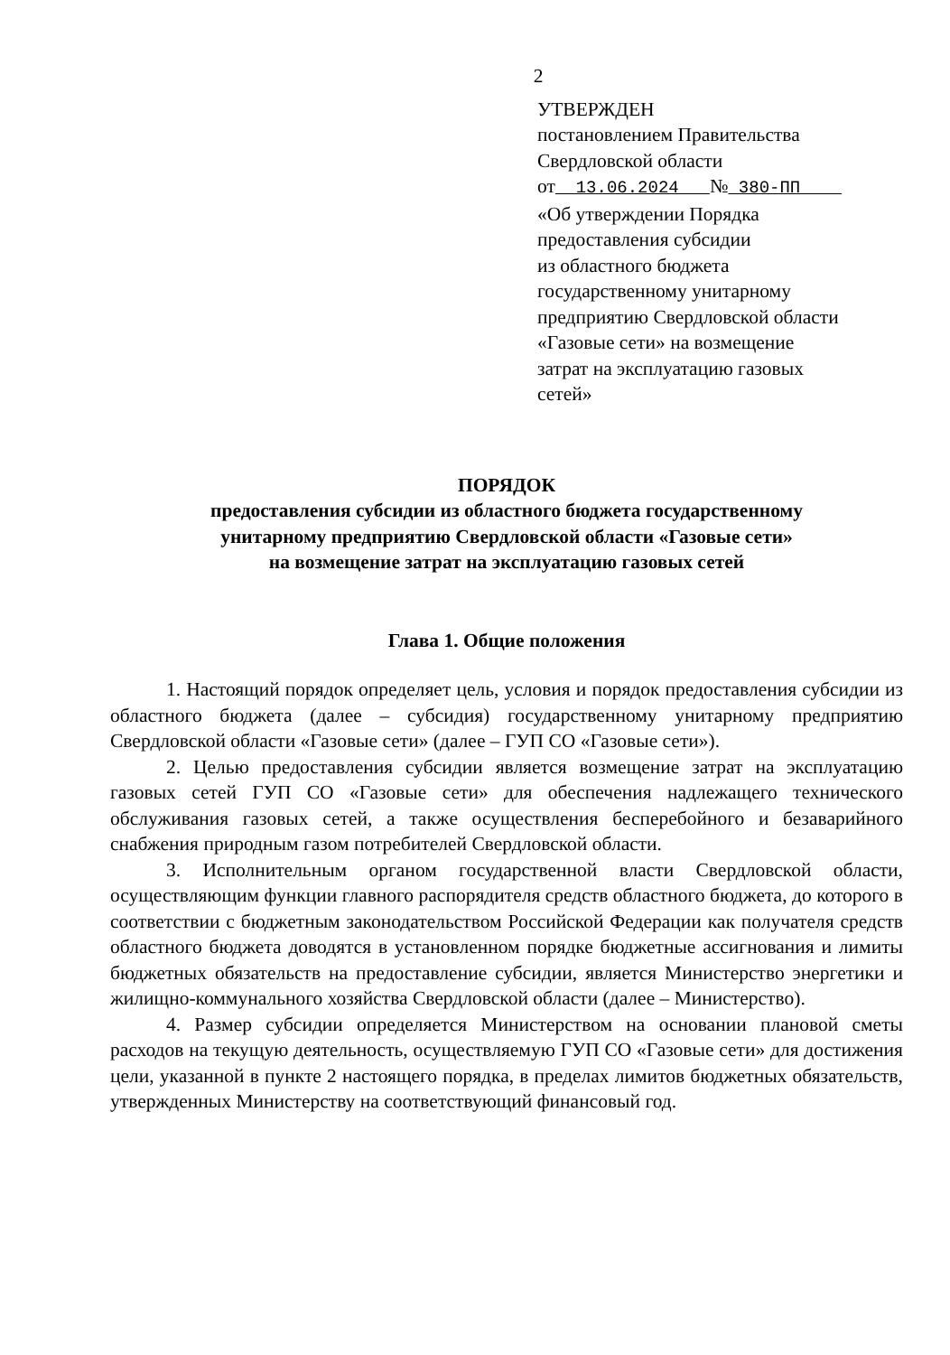2
УТВЕРЖДЕН
постановлением Правительства
Свердловской области
от 13.06.2024 № 380-ПП
«Об утверждении Порядка
предоставления субсидии
из областного бюджета
государственному унитарному
предприятию Свердловской области
«Газовые сети» на возмещение
затрат на эксплуатацию газовых
сетей»
ПОРЯДОК
предоставления субсидии из областного бюджета государственному
унитарному предприятию Свердловской области «Газовые сети»
на возмещение затрат на эксплуатацию газовых сетей
Глава 1. Общие положения
1. Настоящий порядок определяет цель, условия и порядок предоставления субсидии из областного бюджета (далее – субсидия) государственному унитарному предприятию Свердловской области «Газовые сети» (далее – ГУП СО «Газовые сети»).
2. Целью предоставления субсидии является возмещение затрат на эксплуатацию газовых сетей ГУП СО «Газовые сети» для обеспечения надлежащего технического обслуживания газовых сетей, а также осуществления бесперебойного и безаварийного снабжения природным газом потребителей Свердловской области.
3. Исполнительным органом государственной власти Свердловской области, осуществляющим функции главного распорядителя средств областного бюджета, до которого в соответствии с бюджетным законодательством Российской Федерации как получателя средств областного бюджета доводятся в установленном порядке бюджетные ассигнования и лимиты бюджетных обязательств на предоставление субсидии, является Министерство энергетики и жилищно-коммунального хозяйства Свердловской области (далее – Министерство).
4. Размер субсидии определяется Министерством на основании плановой сметы расходов на текущую деятельность, осуществляемую ГУП СО «Газовые сети» для достижения цели, указанной в пункте 2 настоящего порядка, в пределах лимитов бюджетных обязательств, утвержденных Министерству на соответствующий финансовый год.